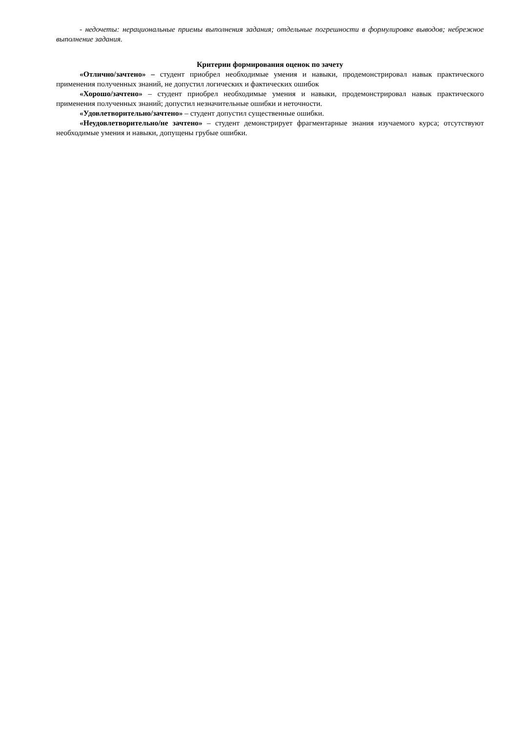- недочеты: нерациональные приемы выполнения задания; отдельные погрешности в формулировке выводов; небрежное выполнение задания.
Критерии формирования оценок по зачету
«Отлично/зачтено» – студент приобрел необходимые умения и навыки, продемонстрировал навык практического применения полученных знаний, не допустил логических и фактических ошибок
«Хорошо/зачтено» – студент приобрел необходимые умения и навыки, продемонстрировал навык практического применения полученных знаний; допустил незначительные ошибки и неточности.
«Удовлетворительно/зачтено» – студент допустил существенные ошибки.
«Неудовлетворительно/не зачтено» – студент демонстрирует фрагментарные знания изучаемого курса; отсутствуют необходимые умения и навыки, допущены грубые ошибки.